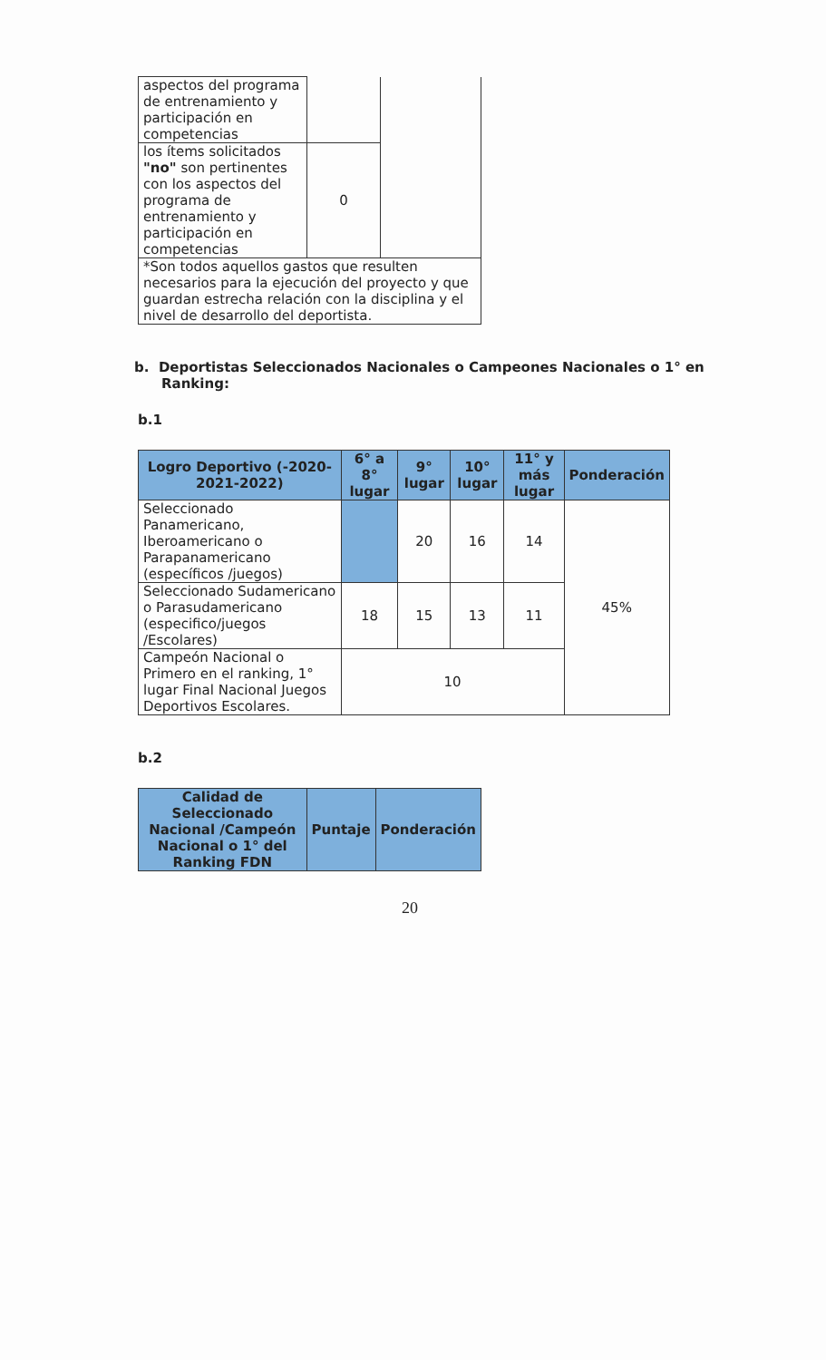| aspectos del programa de entrenamiento y participación en competencias | | |
| los ítems solicitados "no" son pertinentes con los aspectos del programa de entrenamiento y participación en competencias | 0 | |
| *Son todos aquellos gastos que resulten necesarios para la ejecución del proyecto y que guardan estrecha relación con la disciplina y el nivel de desarrollo del deportista. | | |
b. Deportistas Seleccionados Nacionales o Campeones Nacionales o 1° en Ranking:
b.1
| Logro Deportivo (-2020-2021-2022) | 6° a 8° lugar | 9° lugar | 10° lugar | 11° y más lugar | Ponderación |
| --- | --- | --- | --- | --- | --- |
| Seleccionado Panamericano, Iberoamericano o Parapanamericano (específicos /juegos) | | 20 | 16 | 14 | 45% |
| Seleccionado Sudamericano o Parasudamericano (especifico/juegos /Escolares) | 18 | 15 | 13 | 11 | |
| Campeón Nacional o Primero en el ranking, 1° lugar Final Nacional Juegos Deportivos Escolares. | 10 | | | | |
b.2
| Calidad de Seleccionado Nacional /Campeón Nacional o 1° del Ranking FDN | Puntaje | Ponderación |
| --- | --- | --- |
20